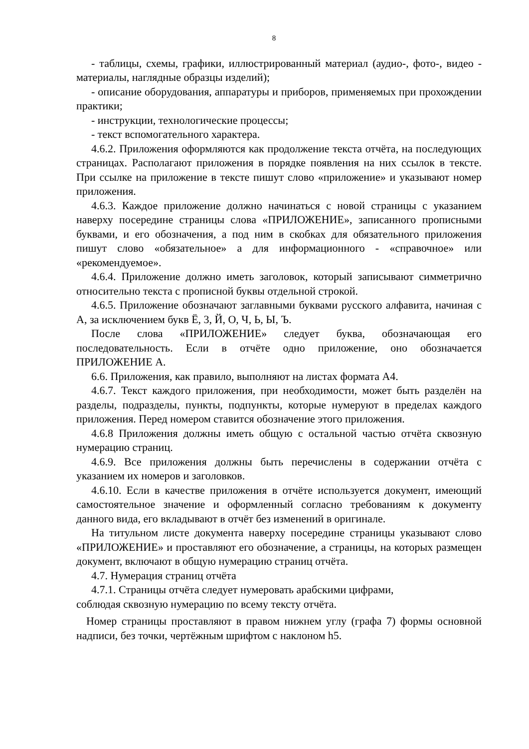8
- таблицы, схемы, графики, иллюстрированный материал (аудио-, фото-, видео - материалы, наглядные образцы изделий);
- описание оборудования, аппаратуры и приборов, применяемых при прохождении практики;
- инструкции, технологические процессы;
- текст вспомогательного характера.
4.6.2. Приложения оформляются как продолжение текста отчёта, на последующих страницах. Располагают приложения в порядке появления на них ссылок в тексте. При ссылке на приложение в тексте пишут слово «приложение» и указывают номер приложения.
4.6.3. Каждое приложение должно начинаться с новой страницы с указанием наверху посередине страницы слова «ПРИЛОЖЕНИЕ», записанного прописными буквами, и его обозначения, а под ним в скобках для обязательного приложения пишут слово «обязательное» а для информационного - «справочное» или «рекомендуемое».
4.6.4. Приложение должно иметь заголовок, который записывают симметрично относительно текста с прописной буквы отдельной строкой.
4.6.5. Приложение обозначают заглавными буквами русского алфавита, начиная с А, за исключением букв Ё, 3, Й, О, Ч, Ь, Ы, Ъ.
После слова «ПРИЛОЖЕНИЕ» следует буква, обозначающая его последовательность. Если в отчёте одно приложение, оно обозначается ПРИЛОЖЕНИЕ А.
6.6. Приложения, как правило, выполняют на листах формата А4.
4.6.7. Текст каждого приложения, при необходимости, может быть разделён на разделы, подразделы, пункты, подпункты, которые нумеруют в пределах каждого приложения. Перед номером ставится обозначение этого приложения.
4.6.8 Приложения должны иметь общую с остальной частью отчёта сквозную нумерацию страниц.
4.6.9. Все приложения должны быть перечислены в содержании отчёта с указанием их номеров и заголовков.
4.6.10. Если в качестве приложения в отчёте используется документ, имеющий самостоятельное значение и оформленный согласно требованиям к документу данного вида, его вкладывают в отчёт без изменений в оригинале.
На титульном листе документа наверху посередине страницы указывают слово «ПРИЛОЖЕНИЕ» и проставляют его обозначение, а страницы, на которых размещен документ, включают в общую нумерацию страниц отчёта.
4.7. Нумерация страниц отчёта
4.7.1. Страницы отчёта следует нумеровать арабскими цифрами,
соблюдая сквозную нумерацию по всему тексту отчёта.
Номер страницы проставляют в правом нижнем углу (графа 7) формы основной надписи, без точки, чертёжным шрифтом с наклоном h5.